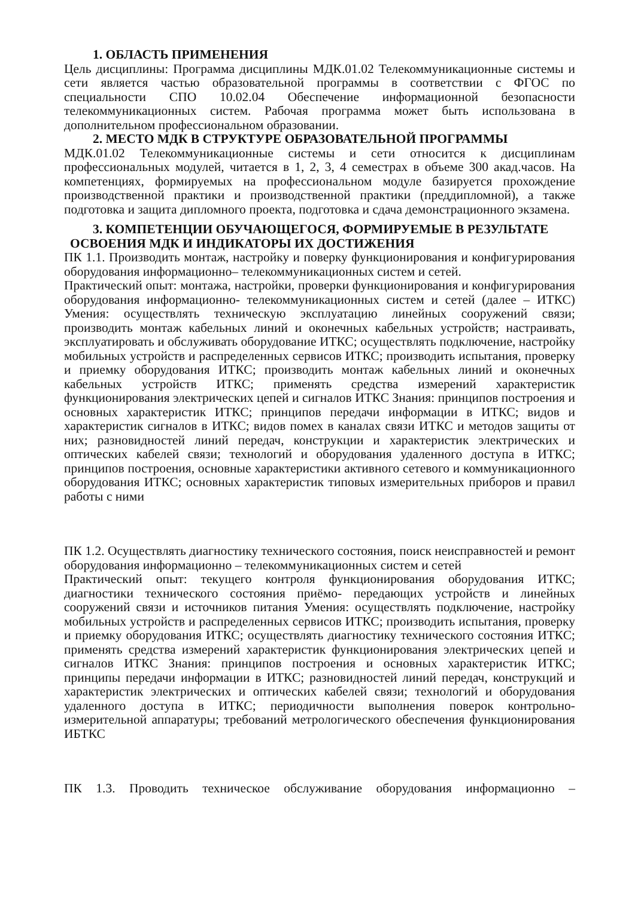1. ОБЛАСТЬ ПРИМЕНЕНИЯ
Цель дисциплины: Программа дисциплины МДК.01.02 Телекоммуникационные системы и сети является частью образовательной программы в соответствии с ФГОС по специальности СПО 10.02.04 Обеспечение информационной безопасности телекоммуникационных систем. Рабочая программа может быть использована в дополнительном профессиональном образовании.
2. МЕСТО МДК В СТРУКТУРЕ ОБРАЗОВАТЕЛЬНОЙ ПРОГРАММЫ
МДК.01.02 Телекоммуникационные системы и сети относится к дисциплинам профессиональных модулей, читается в 1, 2, 3, 4 семестрах в объеме 300 акад.часов. На компетенциях, формируемых на профессиональном модуле базируется прохождение производственной практики и производственной практики (преддипломной), а также подготовка и защита дипломного проекта, подготовка и сдача демонстрационного экзамена.
3. КОМПЕТЕНЦИИ ОБУЧАЮЩЕГОСЯ, ФОРМИРУЕМЫЕ В РЕЗУЛЬТАТЕ ОСВОЕНИЯ МДК И ИНДИКАТОРЫ ИХ ДОСТИЖЕНИЯ
ПК 1.1. Производить монтаж, настройку и поверку функционирования и конфигурирования оборудования информационно– телекоммуникационных систем и сетей.
Практический опыт: монтажа, настройки, проверки функционирования и конфигурирования оборудования информационно- телекоммуникационных систем и сетей (далее – ИТКС) Умения: осуществлять техническую эксплуатацию линейных сооружений связи; производить монтаж кабельных линий и оконечных кабельных устройств; настраивать, эксплуатировать и обслуживать оборудование ИТКС; осуществлять подключение, настройку мобильных устройств и распределенных сервисов ИТКС; производить испытания, проверку и приемку оборудования ИТКС; производить монтаж кабельных линий и оконечных кабельных устройств ИТКС; применять средства измерений характеристик функционирования электрических цепей и сигналов ИТКС Знания: принципов построения и основных характеристик ИТКС; принципов передачи информации в ИТКС; видов и характеристик сигналов в ИТКС; видов помех в каналах связи ИТКС и методов защиты от них; разновидностей линий передач, конструкции и характеристик электрических и оптических кабелей связи; технологий и оборудования удаленного доступа в ИТКС; принципов построения, основные характеристики активного сетевого и коммуникационного оборудования ИТКС; основных характеристик типовых измерительных приборов и правил работы с ними
ПК 1.2. Осуществлять диагностику технического состояния, поиск неисправностей и ремонт оборудования информационно – телекоммуникационных систем и сетей
Практический опыт: текущего контроля функционирования оборудования ИТКС; диагностики технического состояния приёмо- передающих устройств и линейных сооружений связи и источников питания Умения: осуществлять подключение, настройку мобильных устройств и распределенных сервисов ИТКС; производить испытания, проверку и приемку оборудования ИТКС; осуществлять диагностику технического состояния ИТКС; применять средства измерений характеристик функционирования электрических цепей и сигналов ИТКС Знания: принципов построения и основных характеристик ИТКС; принципы передачи информации в ИТКС; разновидностей линий передач, конструкций и характеристик электрических и оптических кабелей связи; технологий и оборудования удаленного доступа в ИТКС; периодичности выполнения поверок контрольно- измерительной аппаратуры; требований метрологического обеспечения функционирования ИБТКС
ПК 1.3. Проводить техническое обслуживание оборудования информационно –